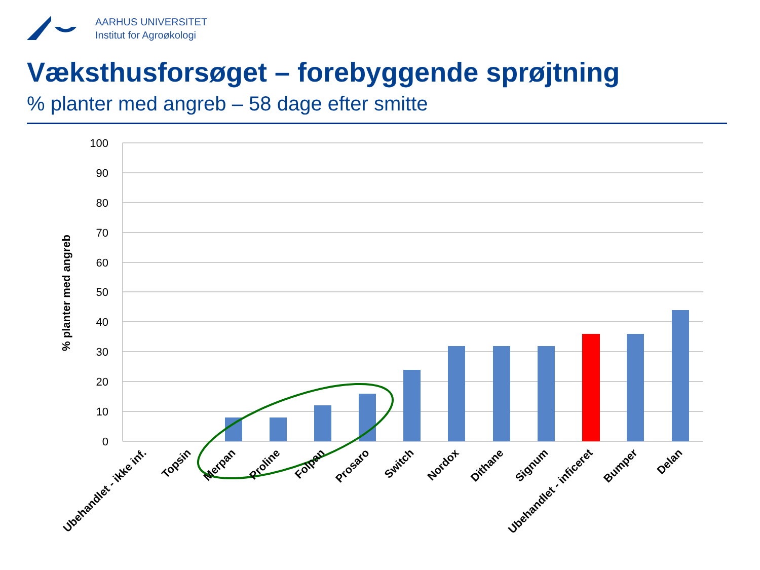AARHUS UNIVERSITET
Institut for Agroøkologi
Væksthusforsøget – forebyggende sprøjtning
% planter med angreb – 58 dage efter smitte
100
90
80
70
60
50
40
30
20
10
0
% planter med angreb
Ubehandlet - ikke inf.
Topsin
Merpan
Proline
Folpan
Prosaro
Switch
Nordox
Dithane
Signum
Ubehandlet - inficeret
Bumper
Delan